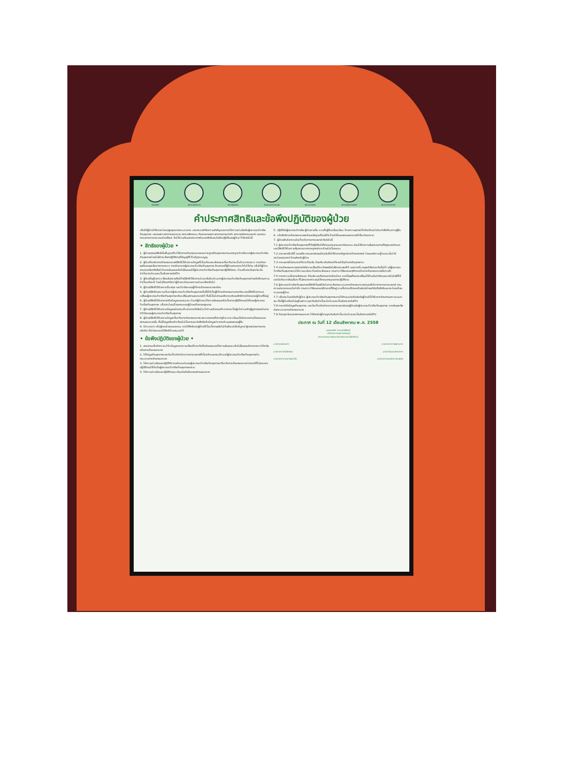แพทยสภา สภาการพยาบาล สภาเภสัชกรรม กระทรวงสาธารณสุข ทันตแพทยสภา สภาเทคนิคการแพทย์ สภากายภาพบำบัด
คำประกาศสิทธิและข้อพึงปฏิบัติของผู้ป่วย
เพื่อให้ผู้ป่วยได้รับประโยชน์สูงสุดจากกระบวนการ และตระหนักถึงความสำคัญของการให้ความร่วมมือกับผู้ประกอบวิชาชีพด้านสุขภาพ แพทยสภา สภาการพยาบาล สภาเภสัชกรรม ทันตแพทยสภา สภากายภาพบำบัด สภาเทคนิคการแพทย์ และคณะกรรมการการประกอบโรคศิลปะ จึงได้ร่วมกันออกประกาศรับรองสิทธิและข้อพึงปฏิบัติของผู้ป่วย ไว้ดังต่อไปนี้
• สิทธิของผู้ป่วย •
1. ผู้ป่วยทุกคนมีสิทธิขั้นพื้นฐานที่จะได้รับการรักษาพยาบาลและการดูแลด้านสุขภาพตามมาตรฐานวิชาชีพจากผู้ประกอบวิชาชีพด้านสุขภาพโดยไม่มีการเลือกปฏิบัติตามที่บัญญัติไว้ในรัฐธรรมนูญ
2. ผู้ป่วยที่ขอรับการรักษาพยาบาลมีสิทธิได้รับทราบข้อมูลที่เป็นจริงและเพียงพอเกี่ยวกับการเจ็บป่วย การตรวจ การรักษา ผลดีและผลเสียจากการตรวจ การรักษาจากผู้ประกอบวิชาชีพด้านสุขภาพ ด้วยภาษาที่ผู้ป่วยสามารถเข้าใจได้ง่าย เพื่อให้ผู้ป่วยสามารถเลือกตัดสินใจในการยินยอมหรือไม่ยินยอมให้ผู้ประกอบวิชาชีพด้านสุขภาพปฏิบัติต่อตน เว้นแต่ในกรณีฉุกเฉิน อันจำเป็นเร่งด่วนและเป็นอันตรายต่อชีวิต
3. ผู้ป่วยที่อยู่ในภาวะเสี่ยงอันตรายถึงชีวิตมีสิทธิได้รับการช่วยเหลือรีบด่วนจากผู้ประกอบวิชาชีพด้านสุขภาพโดยทันทีตามความจำเป็นแก่กรณี โดยไม่ต้องคำนึงว่าผู้ป่วยจะร้องขอความช่วยเหลือหรือไม่
4. ผู้ป่วยมีสิทธิได้รับทราบชื่อ สกุล และวิชาชีพของผู้ให้การรักษาพยาบาลแก่ตน
5. ผู้ป่วยมีสิทธิขอความเห็นจากผู้ประกอบวิชาชีพด้านสุขภาพอื่นที่มิได้เป็นผู้ให้การรักษาพยาบาลแก่ตน และมีสิทธิในการขอเปลี่ยนผู้ประกอบวิชาชีพด้านสุขภาพหรือเปลี่ยนสถานพยาบาลได้ ทั้งนี้เป็นไปตามหลักเกณฑ์ของสิทธิการรักษาของผู้ป่วยที่มีอยู่
6. ผู้ป่วยมีสิทธิได้รับการปกปิดข้อมูลของตนเอง เว้นแต่ผู้ป่วยจะให้ความยินยอมหรือเป็นการปฏิบัติตามหน้าที่ของผู้ประกอบวิชาชีพด้านสุขภาพ เพื่อประโยชน์โดยตรงของผู้ป่วยหรือตามกฎหมาย
7. ผู้ป่วยมีสิทธิได้รับทราบข้อมูลอย่างครบถ้วนในการตัดสินใจเข้าร่วมหรือถอนตัวจากการเป็นผู้เข้าร่วมหรือผู้ถูกทดลองในการทำวิจัยของผู้ประกอบวิชาชีพด้านสุขภาพ
8. ผู้ป่วยมีสิทธิได้รับทราบข้อมูลเกี่ยวกับการรักษาพยาบาลเฉพาะของตนที่ปรากฏในเวชระเบียนเมื่อร้องขอตามขั้นตอนของสถานพยาบาลนั้น ทั้งนี้ข้อมูลดังกล่าวต้องไม่เป็นการละเมิดสิทธิหรือข้อมูลข่าวสารส่วนบุคคลของผู้อื่น
9. บิดา มารดา หรือผู้แทนโดยชอบธรรม อาจใช้สิทธิแทนผู้ป่วยที่เป็นเด็กอายุยังไม่เกินสิบแปดปีบริบูรณ์ ผู้บกพร่องทางกายหรือจิต ซึ่งไม่สามารถใช้สิทธิด้วยตนเองได้
• ข้อพึงปฏิบัติของผู้ป่วย •
1. สอบถามเพื่อทำความเข้าใจข้อมูลและความเสี่ยงที่อาจเกิดขึ้นก่อนลงนามให้ความยินยอม หรือไม่ยินยอมรับการตรวจวินิจฉัยหรือการรักษาพยาบาล
2. ให้ข้อมูลด้านสุขภาพและข้อเท็จจริงต่างๆ ทางการแพทย์ที่เป็นจริงและครบถ้วนแก่ผู้ประกอบวิชาชีพด้านสุขภาพในกระบวนการรักษาพยาบาล
3. ให้ความร่วมมือและปฏิบัติตัวตามคำแนะนำของผู้ประกอบวิชาชีพด้านสุขภาพเกี่ยวกับการรักษาพยาบาล ในกรณีที่ไม่สามารถปฏิบัติตามได้ให้แจ้งผู้ประกอบวิชาชีพด้านสุขภาพทราบ
4. ให้ความร่วมมือและปฏิบัติตามระเบียบข้อบังคับของสถานพยาบาล
5. ปฏิบัติต่อผู้ประกอบวิชาชีพ ผู้ป่วยรายอื่น รวมทั้งผู้ที่มาเยี่ยมเยียน ด้วยความสุภาพให้เกียรติและไม่กระทำสิ่งที่รบกวนผู้อื่น
6. แจ้งสิทธิการรักษาพยาบาลพร้อมหลักฐานที่ตนมีให้เจ้าหน้าที่ของสถานพยาบาลที่เกี่ยวข้องทราบ
7. ผู้ป่วยพึงรับทราบข้อเท็จจริงทางการแพทย์ ดังต่อไปนี้
7.1 ผู้ประกอบวิชาชีพด้านสุขภาพที่ได้ปฏิบัติหน้าที่ตามมาตรฐานและจริยธรรม ย่อมได้รับความคุ้มครองตามที่กฎหมายกำหนดและมีสิทธิได้รับความคุ้มครองจากการถูกกล่าวหาโดยไม่เป็นธรรม
7.2 การแพทย์ในที่นี้ หมายถึง การแพทย์แผนปัจจุบันซึ่งได้รับการพิสูจน์ทางวิทยาศาสตร์ โดยองค์ความรู้ในขณะนั้นว่ามีประโยชน์มากกว่าโทษสำหรับผู้ป่วย
7.3 การแพทย์ไม่สามารถให้การวินิจฉัย ป้องกัน หรือรักษาให้หายได้ทุกโรคหรือทุกสภาวะ
7.4 การรักษาพยาบาลทุกชนิดมีความเสี่ยงที่จะเกิดผลอันไม่พึงประสงค์ได้ นอกจากนี้ เหตุสุดวิสัยอาจเกิดขึ้นได้ แม้ผู้ประกอบวิชาชีพด้านสุขภาพจะใช้ความระมัดระวังอย่างเพียงพอ ตามภาวะวิสัยและพฤติการณ์ในการรักษาพยาบาลนั้นๆ แล้ว
7.5 การตรวจเพื่อการคัดกรอง วินิจฉัย และติดตามการรักษาโรค อาจให้ผลที่คลาดเคลื่อนได้ด้วยข้อจำกัดของเทคโนโลยีที่ใช้ และปัจจัยแวดล้อมอื่นๆ ที่ไม่สามารถควบคุมได้ตามมาตรฐานการปฏิบัติงาน
7.6 ผู้ประกอบวิชาชีพด้านสุขภาพมีสิทธิใช้ดุลพินิจในการเลือกกระบวนการรักษาพยาบาลตามหลักวิชาการทางการแพทย์ ตามความสามารถและข้อจำกัด ตามภาวะวิสัยและพฤติการณ์ที่มีอยู่ รวมทั้งการปรึกษาหรือส่งต่อโดยคำนึงถึงสิทธิและประโยชน์โดยรวมของผู้ป่วย
7.7 เพื่อประโยชน์ต่อตัวผู้ป่วย ผู้ประกอบวิชาชีพด้านสุขภาพอาจให้คำแนะนำหรือส่งต่อผู้ป่วยให้ได้รับการรักษาตามความเหมาะสม ทั้งนี้ผู้ป่วยต้องไม่อยู่ในสภาวะฉุกเฉินอันจำเป็นเร่งด่วนและเป็นอันตรายต่อชีวิต
7.8 การปกปิดข้อมูลด้านสุขภาพ และข้อเท็จจริงต่างๆ ทางการแพทย์ของผู้ป่วยต่อผู้ประกอบวิชาชีพด้านสุขภาพ อาจส่งผลเสียต่อกระบวนการรักษาพยาบาล
7.9 ห้องฉุกเฉินของสถานพยาบาล ใช้สำหรับผู้ป่วยฉุกเฉินอันจำเป็นเร่งด่วนและเป็นอันตรายต่อชีวิต
ประกาศ ณ วันที่ 12 เดือนสิงหาคม พ.ศ. 2558
(นพ.ณรงค์ สหเมธาพัฒน์)
ปลัดกระทรวงสาธารณสุข
ประธานคณะกรรมการการประกอบโรคศิลปะ
นายกแพทยสภา นายกสภาการพยาบาล
นายกสภาเภสัชกรรม นายกทันตแพทยสภา
นายกสภากายภาพบำบัด นายกสภาเทคนิคการแพทย์